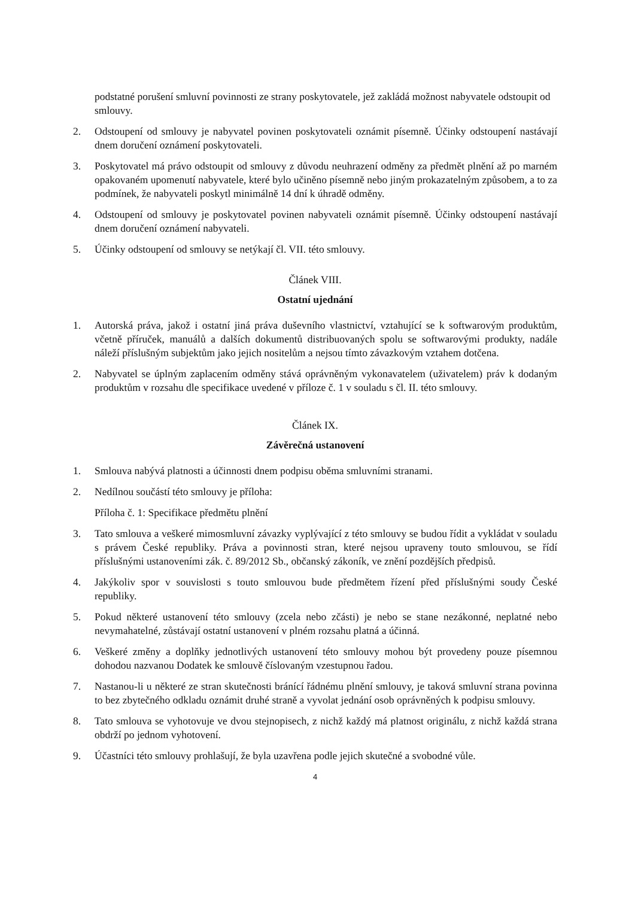podstatné porušení smluvní povinnosti ze strany poskytovatele, jež zakládá možnost nabyvatele odstoupit od smlouvy.
2. Odstoupení od smlouvy je nabyvatel povinen poskytovateli oznámit písemně. Účinky odstoupení nastávají dnem doručení oznámení poskytovateli.
3. Poskytovatel má právo odstoupit od smlouvy z důvodu neuhrazení odměny za předmět plnění až po marném opakovaném upomenutí nabyvatele, které bylo učiněno písemně nebo jiným prokazatelným způsobem, a to za podmínek, že nabyvateli poskytl minimálně 14 dní k úhradě odměny.
4. Odstoupení od smlouvy je poskytovatel povinen nabyvateli oznámit písemně. Účinky odstoupení nastávají dnem doručení oznámení nabyvateli.
5. Účinky odstoupení od smlouvy se netýkají čl. VII. této smlouvy.
Článek VIII.
Ostatní ujednání
1. Autorská práva, jakož i ostatní jiná práva duševního vlastnictví, vztahující se k softwarovým produktům, včetně příruček, manuálů a dalších dokumentů distribuovaných spolu se softwarovými produkty, nadále náleží příslušným subjektům jako jejich nositelům a nejsou tímto závazkovým vztahem dotčena.
2. Nabyvatel se úplným zaplacením odměny stává oprávněným vykonavatelem (uživatelem) práv k dodaným produktům v rozsahu dle specifikace uvedené v příloze č. 1 v souladu s čl. II. této smlouvy.
Článek IX.
Závěrečná ustanovení
1. Smlouva nabývá platnosti a účinnosti dnem podpisu oběma smluvními stranami.
2. Nedílnou součástí této smlouvy je příloha:
Příloha č. 1: Specifikace předmětu plnění
3. Tato smlouva a veškeré mimosmluvní závazky vyplývající z této smlouvy se budou řídit a vykládat v souladu s právem České republiky. Práva a povinnosti stran, které nejsou upraveny touto smlouvou, se řídí příslušnými ustanoveními zák. č. 89/2012 Sb., občanský zákoník, ve znění pozdějších předpisů.
4. Jakýkoliv spor v souvislosti s touto smlouvou bude předmětem řízení před příslušnými soudy České republiky.
5. Pokud některé ustanovení této smlouvy (zcela nebo zčásti) je nebo se stane nezákonné, neplatné nebo nevymahatelné, zůstávají ostatní ustanovení v plném rozsahu platná a účinná.
6. Veškeré změny a doplňky jednotlivých ustanovení této smlouvy mohou být provedeny pouze písemnou dohodou nazvanou Dodatek ke smlouvě číslovaným vzestupnou řadou.
7. Nastanou-li u některé ze stran skutečnosti bránící řádnému plnění smlouvy, je taková smluvní strana povinna to bez zbytečného odkladu oznámit druhé straně a vyvolat jednání osob oprávněných k podpisu smlouvy.
8. Tato smlouva se vyhotovuje ve dvou stejnopisech, z nichž každý má platnost originálu, z nichž každá strana obdrží po jednom vyhotovení.
9. Účastníci této smlouvy prohlašují, že byla uzavřena podle jejich skutečné a svobodné vůle.
4